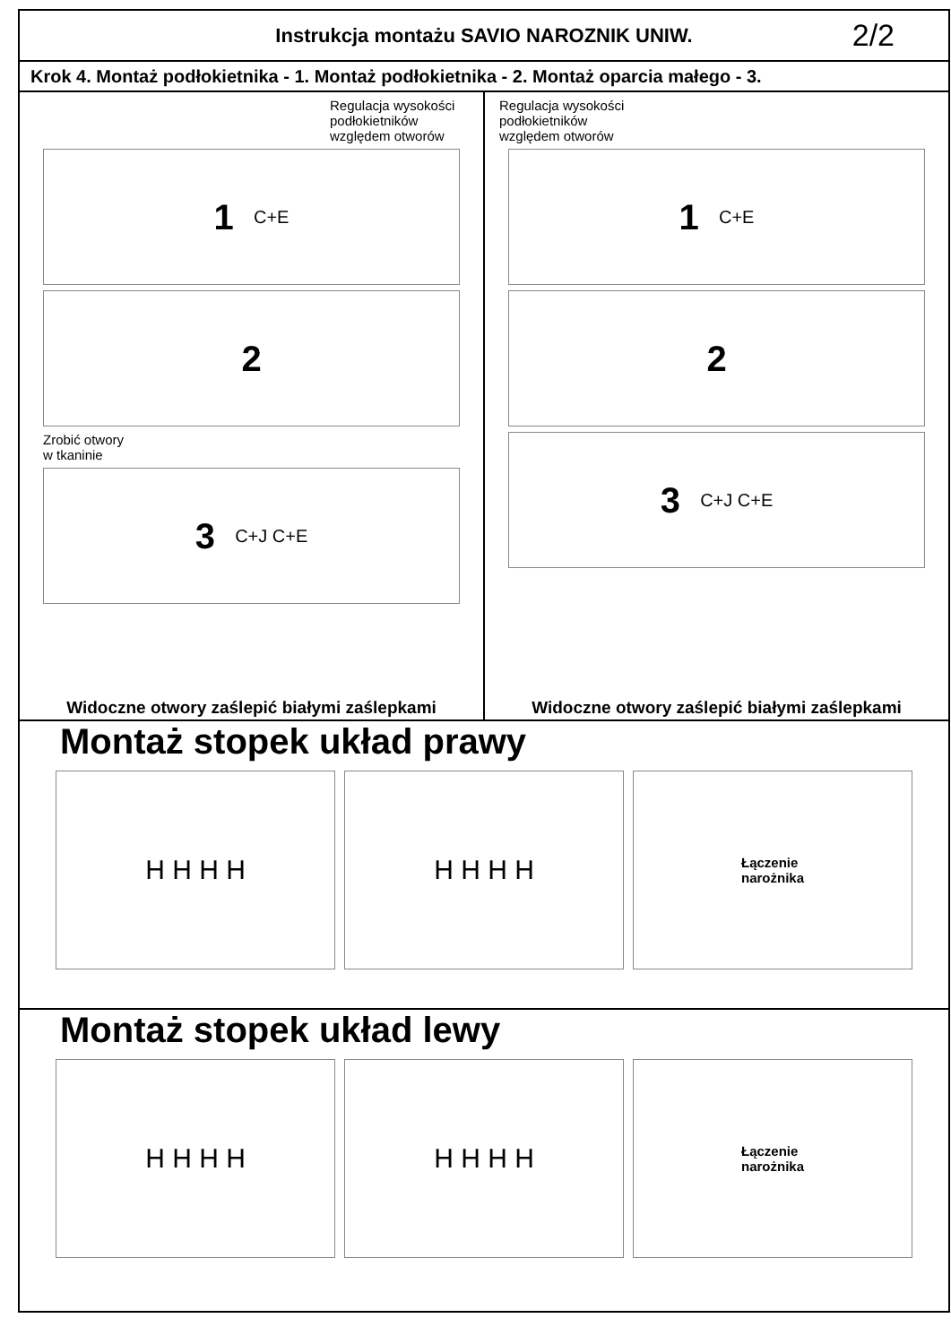Instrukcja montażu SAVIO NAROZNIK UNIW.
2/2
Krok 4. Montaż podłokietnika - 1. Montaż podłokietnika - 2. Montaż oparcia małego - 3.
Regulacja wysokości
podłokietników
względem otworów
1 C+E
2
Zrobić otwory
w tkaninie
3 C+J C+E
Widoczne otwory zaślepić białymi zaślepkami
Regulacja wysokości
podłokietników
względem otworów
1 C+E
2
3 C+J C+E
Widoczne otwory zaślepić białymi zaślepkami
Montaż stopek układ prawy
H H H H H H H H
Łączenie
narożnika
Montaż stopek układ lewy
H H H H H H H H
Łączenie
narożnika